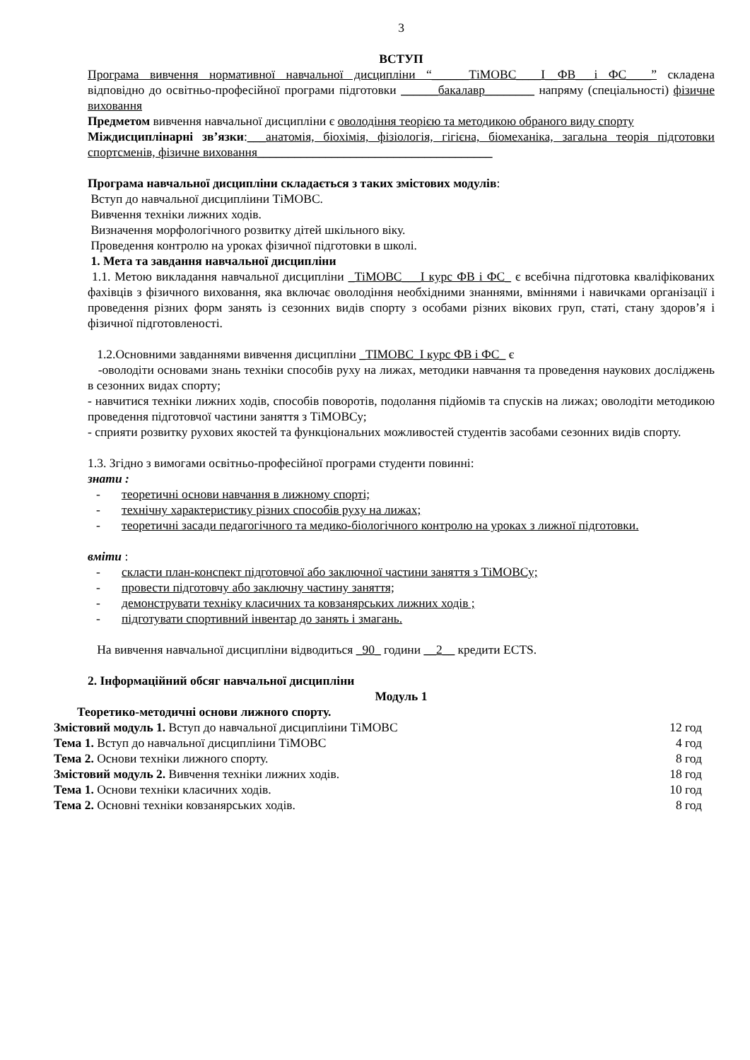3
ВСТУП
Програма вивчення нормативної навчальної дисципліни “______ТіМОВС____І__ФВ___і ФС____” складена відповідно до освітньо-професійної програми підготовки ______бакалавр________ напряму (спеціальності) фізичне виховання
Предметом вивчення навчальної дисципліни є оволодіння теорією та методикою обраного виду спорту
Міждисциплінарні зв’язки:___анатомія, біохімія, фізіологія, гігієна, біомеханіка, загальна теорія підготовки спортсменів, фізичне виховання______________________________________
Програма навчальної дисципліни складається з таких змістових модулів:
Вступ до навчальної дисципліини ТіМОВС.
Вивчення техніки лижних ходів.
Визначення морфологічного розвитку дітей шкільного віку.
Проведення контролю на уроках фізичної підготовки в школі.
1. Мета та завдання навчальної дисципліни
1.1. Метою викладання навчальної дисципліни _ТіМОВС___І курс ФВ і ФС_ є всебічна підготовка кваліфікованих фахівців з фізичного виховання, яка включає оволодіння необхідними знаннями, вміннями і навичками організації і проведення різних форм занять із сезонних видів спорту з особами різних вікових груп, статі, стану здоров’я і фізичної підготовленості.
1.2.Основними завданнями вивчення дисципліни _ТІМОВС_І курс ФВ і ФС_ є
-оволодіти основами знань техніки способів руху на лижах, методики навчання та проведення наукових досліджень в сезонних видах спорту;
- навчитися техніки лижних ходів, способів поворотів, подолання підйомів та спусків на лижах; оволодіти методикою проведення підготовчої частини заняття з ТіМОВСу;
- сприяти розвитку рухових якостей та функціональних можливостей студентів засобами сезонних видів спорту.
1.3. Згідно з вимогами освітньо-професійної програми студенти повинні:
знати :
- теоретичні основи навчання в лижному спорті;
- технічну характеристику різних способів руху на лижах;
- теоретичні засади педагогічного та медико-біологічного контролю на уроках з лижної підготовки.
вміти :
- скласти план-конспект підготовчої або заключної частини заняття з ТіМОВСу;
- провести підготовчу або заключну частину заняття;
- демонструвати техніку класичних та ковзанярських лижних ходів ;
- підготувати спортивний інвентар до занять і змагань.
На вивчення навчальної дисципліни відводиться _90_ години __2__ кредити ECTS.
2. Інформаційний обсяг навчальної дисципліни
Модуль 1
Теоретико-методичні основи лижного спорту.
Змістовий модуль 1. Вступ до навчальної дисципліини ТіМОВС 12 год
Тема 1. Вступ до навчальної дисципліини ТіМОВС 4 год
Тема 2. Основи техніки лижного спорту. 8 год
Змістовий модуль 2. Вивчення техніки лижних ходів. 18 год
Тема 1. Основи техніки класичних ходів. 10 год
Тема 2. Основні техніки ковзанярських ходів. 8 год